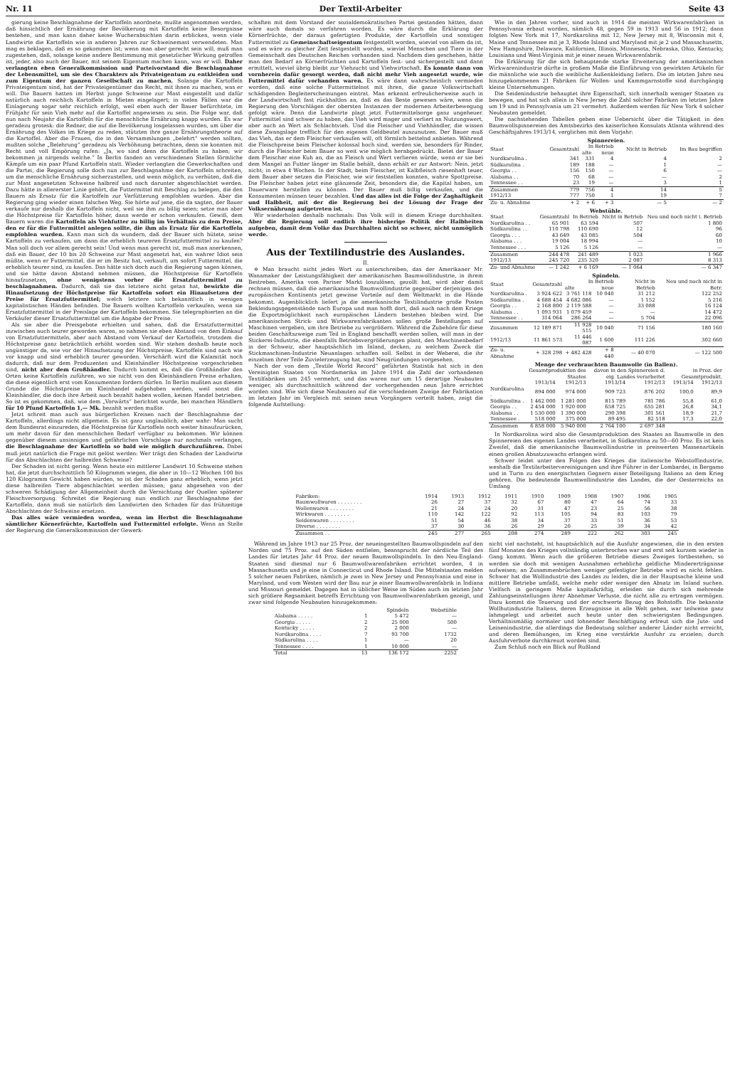Nr. 11 Der Textil-Arbeiter Seite 43
gierung keine Beschlagnahme der Kartoffeln anordnete, mußte angenommen werden, daß hinsichtlich der Ernährung der Bevölkerung mit Kartoffeln keine Besorgnisse bestehen, und man kann daher keine Wucherabsichten darin erblicken, wenn viele Landwirte die Kartoffeln wie in anderen Jahren zur Schweinemast verwendeten. Man mag es beklagen, daß es so gekommen ist; wenn man aber gerecht sein will, muß man zugestehen, daß, solange keine andere Bestimmung mit gesetzlicher Wirkung getroffen ist, jeder, also auch der Bauer, mit seinem Eigentum machen kann, was er will. Daher verlangten eben Generalkommission und Parteivorstand die Beschlagnahme der Lebensmittel, um sie des Charakters als Privateigentum zu entkleiden und zum Eigentum der ganzen Gesellschaft zu machen. Solange die Kartoffeln Privateigentum sind, hat der Privateigentümer das Recht, mit ihnen zu machen, was er will. Die Bauern hatten im Herbst junge Schweine zur Mast eingestellt und dafür natürlich auch reichlich Kartoffeln in Mieten eingelagert; in vielen Fällen war die Einlagerung sogar sehr reichlich erfolgt, weil eben auch der Bauer befürchtete, im Frühjahr für sein Vieh mehr auf die Kartoffel angewiesen zu sein. Die Folge war, daß nun nach Neujahr die Kartoffeln für die menschliche Ernährung knapp wurden. Es war geradezu grotesk: die Redner, die auf die Bevölkerung losgelassen wurden, um über die Ernährung des Volkes im Kriege zu reden, stützten ihre ganze Ernährungstheorie auf die Kartoffel. Aber die Frauen, die in den Versammlungen „belehrt“ werden sollten, mußten solche „Belehrung“ geradezu als Verhöhnung betrachten, denn sie konnten mit Recht und voll Empörung rufen: „Ja, wo sind denn die Kartoffeln zu haben; wir bekommen ja nirgends welche.“ In Berlin fanden an verschiedenen Stellen förmliche Kämpfe um ein paar Pfund Kartoffeln statt. Wieder verlangten die Gewerkschaften und die Partei, die Regierung solle doch nun zur Beschlagnahme der Kartoffeln schreiten, um die menschliche Ernährung sicherzustellen, und wenn möglich, zu verhüten, daß die zur Mast angesetzten Schweine halbreif und noch darunter abgeschlachtet werden. Dazu hätte in allererster Linie gehört, die Futtermittel mit Beschlag zu belegen, die den Bauern als Ersatz für die Kartoffeln zur Verfütterung empfohlen wurden. Aber die Regierung ging wieder einen falschen Weg. Sie hörte auf jene, die da sagten, der Bauer verkaufe nur deshalb die Kartoffeln nicht, weil sie ihm zu billig seien; setze man aber die Höchstpreise für Kartoffeln höher, dann werde er schon verkaufen. Gewiß, dem Bauern waren die Kartoffeln als Viehfutter zu billig im Verhältnis zu dem Preise, den er für die Futtermittel anlegen sollte, die ihm als Ersatz für die Kartoffeln empfohlen wurden. Kann man sich da wundern, daß der Bauer sich hütete, seine Kartoffeln zu verkaufen, um dann die erheblich teureren Ersatzfuttermittel zu kaufen? Man soll doch vor allem gerecht sein! Und wenn man gerecht ist, muß man anerkennen, daß ein Bauer, der 10 bis 20 Schweine zur Mast angesetzt hat, ein wahrer Idiot sein müßte, wenn er Futtermittel, die er im Besitz hat, verkauft, um sofort Futtermittel, die erheblich teurer sind, zu kaufen. Das hätte sich doch auch die Regierung sagen können, und sie hätte davon Abstand nehmen müssen, die Höchstpreise für Kartoffeln hinaufzusetzen, ohne wenigstens vorher die Ersatzfuttermittel zu beschlagnahmen. Dadurch, daß sie das letztere nicht getan hat, bewirkte die Hinaufsetzung der Höchstpreise für Kartoffeln sofort ein Hinaufsetzen der Preise für Ersatzfuttermittel; welch letztere sich bekanntlich in wenigen kapitalistischen Händen befinden. Die Bauern wollten Kartoffeln verkaufen, wenn sie Ersatzfuttermittel in der Preislage der Kartoffeln bekommen. Sie telegraphierten an die Verkäufer dieser Ersatzfuttermittel um die Angabe der Preise.
Als sie aber die Preisgebote erhielten und sahen, daß die Ersatzfuttermittel inzwischen auch teurer geworden waren, so nahmen sie eben Abstand von dem Einkauf von Ersatzfuttermitteln, aber auch Abstand vom Verkauf der Kartoffeln, trotzdem die Höchstpreise ganz beträchtlich erhöht worden sind. Wir stehen deshalb heute noch ungünstiger da, wie vor der Hinaufsetzung der Höchstpreise; Kartoffeln sind nach wie vor knapp und sind erheblich teurer geworden. Verschärft wird die Kalamität noch dadurch, daß nur dem Produzenten und Kleinhändler Höchstpreise vorgeschrieben sind, nicht aber dem Großhändler. Dadurch kommt es, daß die Großhändler den Orten keine Kartoffeln zuführen, wo sie nicht von den Kleinhändlern Preise erhalten, die diese eigentlich erst vom Konsumenten fordern dürfen. In Berlin mußten aus diesem Grunde die Höchstpreise im Kleinhandel aufgehoben werden, weil sonst die Kleinhändler, die doch ihre Arbeit auch bezahlt haben wollen, keinen Handel betrieben. So ist es gekommen, daß, wie dem „Vorwärts“ berichtet wurde, bei manchen Händlern für 10 Pfund Kartoffeln 1,— Mk. bezahlt werden mußte.
Jetzt schreit man auch aus bürgerlichen Kreisen nach der Beschlagnahme der Kartoffeln, allerdings nicht allgemein. Es ist ganz unglaublich, aber wahr: Man sucht dem Bundesrat einzureden, die Höchstpreise für Kartoffeln noch weiter hinaufzurücken, um mehr davon für den menschlichen Bedarf verfügbar zu bekommen. Wir können gegenüber diesem unsinnigen und gefährlichen Vorschlage nur nochmals verlangen, die Beschlagnahme der Kartoffeln so bald wie möglich durchzuführen. Dabei muß jetzt natürlich die Frage mit gelöst werden: Wer trägt den Schaden der Landwirte für das Abschlachten der halbreifen Schweine?
Der Schaden ist nicht gering. Wenn heute ein mittlerer Landwirt 10 Schweine stehen hat, die jetzt durchschnittlich 50 Kilogramm wiegen, die aber in 10—12 Wochen 100 bis 120 Kilogramm Gewicht haben würden, so ist der Schaden ganz erheblich, wenn jetzt diese halbreifen Tiere abgeschlachtet werden müssen; ganz abgesehen von der schweren Schädigung der Allgemeinheit durch die Vernichtung der Quellen späterer Fleischversorgung. Schreitet die Regierung nun endlich zur Beschlagnahme der Kartoffeln, dann muß sie natürlich den Landwirten den Schaden für das frühzeitige Abschlachten der Schweine ersetzen.
Das alles wäre vermieden worden, wenn im Herbst die Beschlagnahme sämtlicher Körnerfrüchte, Kartoffeln und Futtermittel erfolgte. Wenn an Stelle der Regierung die Generalkommission der Gewerk-
schaften mit dem Vorstand der sozialdemokratischen Partei gestanden hätten, dann wäre auch damals so verfahren worden. Es wäre durch die Erklärung der Körnerfrüchte, der daraus gefertigten Produkte, der Kartoffeln und sonstigen Futtermittel zu Gemeinschaftseigentum festgestellt worden, wieviel von allem da ist, und es wäre zu gleicher Zeit festgestellt worden, wieviel Menschen und Tiere in der Gemeinschaft des Deutschen Reiches vorhanden sind. Nachdem dies geschehen, hätte man den Bedarf an Körnerfrüchten und Kartoffeln fest- und sichergestellt und dann ermittelt, wieviel übrig bleibt zur Viehzucht und Viehwirtschaft. Es konnte dann von vornherein dafür gesorgt werden, daß nicht mehr Vieh angesetzt wurde, wie Futtermittel dafür vorhanden waren. Es wäre dann wahrscheinlich vermieden worden, daß eine solche Futtermittelnot mit ihren, die ganze Volkswirtschaft schädigenden Begleiterscheinungen eintrat. Man erkennt erfreulicherweise auch in der Landwirtschaft fast rückhaltlos an, daß es das Beste gewesen wäre, wenn die Regierung den Vorschlägen der obersten Instanzen der modernen Arbeiterbewegung gefolgt wäre. Denn die Landwirte plagt jetzt Futtermittelsorge ganz ungeheuer. Futtermittel sind schwer zu haben, das Vieh wird mager und verliert an Nutzungswert, aber auch an Wert als Schlachtvieh. Und die Fleischer und Viehhändler, die wissen diese Zwangslage trefflich für den eigenen Geldbeutel auszunutzen. Der Bauer muß das Vieh, das er dem Fleischer verkaufen will, oft förmlich bettelnd anbieten. Während die Fleischpreise beim Fleischer kolossal hoch sind, werden sie, besonders für Rinder, durch die Fleischer beim Bauer so weit wie möglich herabgedrückt. Bietet der Bauer dem Fleischer eine Kuh an, die an Fleisch und Wert verlieren würde, wenn er sie bei dem Mangel an Futter länger im Stalle behält, dann erhält er zur Antwort: Nein, jetzt nicht; in etwa 4 Wochen. In der Stadt, beim Fleischer, ist Kalbfleisch riesenhaft teuer, dem Bauer aber setzen die Fleischer, wie wir feststellen konnten, wahre Spottpreise. Die Fleischer haben jetzt eine glänzende Zeit, besonders die, die Kapital haben, um Dauerware herstellen zu können. Der Bauer muß billig verkaufen, und die Konsumenten müssen teuer bezahlen. Und das alles ist die Folge der Zaghaftigkeit und Halbheit, mit der die Regierung bei der Lösung der Frage der Volksernährung aufgetreten ist.
Wir wiederholen deshalb nochmals: Das Volk will in diesem Kriege durchhalten. Aber die Regierung soll endlich ihre bisherige Politik der Halbheiten aufgeben, damit dem Volke das Durchhalten nicht so schwer, nicht unmöglich werde.
Aus der Textilindustrie des Auslandes.
II.
✡ Man braucht nicht jedes Wort zu unterschreiben, das der Amerikaner Mr. Wanamaker der Leistungsfähigkeit der amerikanischen Baumwollindustrie, in ihrem Bestreben, Amerika vom Pariser Markt loszulösen, gezollt hat, wird aber damit rechnen müssen, daß die amerikanische Baumwollindustrie gegenüber derjenigen des europäischen Kontinents jetzt gewisse Vorteile auf dem Weltmarkt in die Hände bekommt. Augenblicklich liefert ja die amerikanische Textilindustrie große Posten Bekleidungsgegenstände nach Europa und man hofft dort, daß auch nach dem Kriege die Exportmöglichkeit nach europäischen Ländern bestehen bleiben wird. Die amerikanischen Strick- und Wirkwarenfabrikanten sollen große Bestellungen auf Maschinen vergeben, um ihre Betriebe zu vergrößern. Während die Zubehöre für diese beiden Geschäftszweige zum Teil in England beschafft werden sollen, will man in der Stickerei-Industrie, die ebenfalls Betriebsvergrößerungen plant, den Maschinenbedarf in der Schweiz, aber hauptsächlich im Inland, decken, zu welchem Zweck die Stickmaschinen-Industrie Neuanlagen schaffen soll. Selbst in der Weberei, die ihr einzelnen ihrer Teile Zuvielerzeugung hat, sind Neugründungen vorgesehen.
Nach der von dem „Textile World Record“ geführten Statistik hat sich in den Vereinigten Staaten von Nordamerika im Jahre 1914 die Zahl der vorhandenen Textilfabriken um 245 vermehrt, und das waren nur um 15 derartige Neubauten weniger, als durchschnittlich während der vorhergehenden neun Jahre errichtet worden sind. Wie sich diese Neubauten auf die verschiedenen Zweige der Fabrikation im letzten Jahr im Vergleich mit seinen neun Vorgängern verteilt haben, zeigt die folgende Aufstellung:
Wie in den Jahren vorher, sind auch in 1914 die meisten Wirkwarenfabriken in Pennsylvania erbaut worden, nämlich 48, gegen 59 in 1913 und 56 in 1912; dann folgten New York mit 17, Nordkarolina mit 12, New Jersey mit 8, Wisconsin mit 4, Maine und Tennessee mit je 3, Rhode Island und Maryland mit je 2 und Massachusetts, New Hampshire, Delaware, Kalifornien, Illinois, Minnesota, Nebraska, Ohio, Kentucky, Louisiana und West-Virginia mit je einer neuen Wirkwarenfabrik.
Die Erklärung für die sich behauptende starke Erweiterung der amerikanischen Wirkwarenindustrie dürfte in großem Maße die Einführung von gewirkten Artikeln für die männliche wie auch die weibliche Außenkleidung liefern. Die im letzten Jahre neu hinzugekommenen 21 Fabriken für Wollen- und Kammgarnstoffe sind durchgängig kleine Unternehmungen.
Die Seidenindustrie behauptet ihre Eigenschaft, sich innerhalb weniger Staaten zu bewegen, und hat sich allein in New Jersey die Zahl solcher Fabriken im letzten Jahre um 19 und in Pennsylvania um 21 vermehrt. Außerdem werden für New York 4 solcher Neubauten gemeldet.
Die nachstehenden Tabellen geben eine Uebersicht über die Tätigkeit in den Baumwollspinnereien des Amtsbezirks des kaiserlichen Konsulats Atlanta während des Geschäftsjahres 1913/14, verglichen mit dem Vorjahr:
Spinnereien.
| Staat | Gesamtzahl | In Betrieb | | Nicht in Betrieb | Im Bau begriffen |
| --- | --- | --- | --- | --- | --- |
| | | alte | neue | | |
| Nordkarolina . | 341 | 331 | 4 | 4 | 2 |
| Südkarolina . | 189 | 188 | — | 1 | — |
| Georgia . . | 156 | 150 | — | 6 | — |
| Alabama . . | 70 | 68 | — | — | 2 |
| Tennessee . . | 23 | 19 | — | 3 | 1 |
| Zusammen | 779 | 756 | 4 | 14 | 5 |
| 1912/13 | 777 | 750 | 1 | 19 | 7 |
| Zu- u. Abnahme | + 2 | + 6 | + 3 | — 5 | — 2 |
Webstühle.
| Staat | Gesamtzahl | In Betrieb | Nicht in Betrieb | Neu und noch nicht i. Betrieb |
| --- | --- | --- | --- | --- |
| Nordkarolina . . | 65 901 | 63 594 | 507 | 1 800 |
| Südkarolina . . | 110 798 | 110 690 | 12 | 96 |
| Georgia . . . | 43 649 | 43 085 | 504 | 60 |
| Alabama . . . | 19 004 | 18 994 | — | 10 |
| Tennessee . . . | 5 126 | 5 126 | — | — |
| Zusammen | 244 478 | 241 489 | 1 023 | 1 966 |
| 1912/13 | 245 720 | 235 320 | 2 087 | 8 313 |
| Zu- und Abnahme | — 1 242 | + 6 169 | — 1 064 | — 6 347 |
Spindeln.
| Staat | Gesamtzahl | In Betrieb | | Nicht in Betrieb | Neu und noch nicht in Betr. |
| --- | --- | --- | --- | --- | --- |
| | | alte | neue | | |
| Nordkarolina . | 3 924 622 | 3 761 118 | 10 040 | 31 212 | 122 252 |
| Südkarolina . | 4 688 454 | 4 682 086 | — | 1 152 | 5 216 |
| Georgia . . | 2 168 800 | 2 119 588 | — | 33 088 | 16 124 |
| Alabama . . | 1 093 931 | 1 079 459 | — | — | 14 472 |
| Tennessee . . | 314 064 | 286 264 | — | 5 704 | 22 096 |
| Zusammen | 12 189 871 | 11 928 515 | 10 040 | 71 156 | 180 160 |
| 1912/13 | 11 861 573 | 11 446 087 | 1 600 | 111 226 | 302 660 |
| Zu- u. Abnahme | + 328 298 | + 482 428 | + 8 440 | — 40 070 | — 122 500 |
Menge der verbrauchten Baumwolle (in Ballen).
| | Gesamtproduktion des Staates | | davon in den Spinnereien d. eig. Landes verarbeitet | | in Proz. der Gesamtprodukt. | |
| --- | --- | --- | --- | --- | --- | --- |
| | 1913/14 | 1912/13 | 1913/14 | 1912/13 | 1913/14 | 1912/13 |
| Nordkarolina . | 894 000 | 974 000 | 909 723 | 876 202 | 100,0 | 89,9 |
| Südkarolina . | 1 462 000 | 1 281 000 | 815 789 | 781 786 | 55,8 | 61,0 |
| Georgia . . | 2 454 000 | 1 920 000 | 658 725 | 655 281 | 26,8 | 34,1 |
| Alabama . . | 1 530 000 | 1 390 000 | 290 398 | 301 561 | 18,9 | 21,7 |
| Tennessee . | 518 000 | 375 000 | 89 495 | 82 518 | 17,3 | 22,0 |
| Zusammen | 6 858 000 | 5 940 000 | 2 764 100 | 2 697 348 | | |
In Nordkarolina wird also die Gesamtproduktion des Staates an Baumwolle in den Spinnereien des eigenen Landes verarbeitet, in Südkarolina zu 50—60 Proz. Es ist kein Zweifel, daß die amerikanische Baumwollindustrie in preiswerten Massenartikeln einen großen Absatzzuwachs erlangen wird.
Schwer leidet unter den Folgen des Krieges die italienische Webstoffindustrie, weshalb die Textilarbeitervereinigungen und ihre Führer in der Lombardei, in Bergamo und in Turin zu den energischsten Gegnern einer Beteiligung Italiens an dem Krieg gehören. Die bedeutende Baumwollindustrie des Landes, die der Oesterreichs an Umfang
| Fabriken: | 1914 | 1913 | 1912 | 1911 | 1910 | 1909 | 1908 | 1907 | 1906 | 1905 |
| --- | --- | --- | --- | --- | --- | --- | --- | --- | --- | --- |
| Baumwollwaren . . . . . . . . | 26 | 27 | 37 | 32 | 67 | 80 | 47 | 64 | 74 | 33 |
| Wollenwaren . . . . . . . . | 21 | 24 | 24 | 20 | 31 | 47 | 23 | 25 | 56 | 38 |
| Wirkwaren . . . . . . . . | 110 | 142 | 122 | 92 | 113 | 105 | 94 | 83 | 103 | 79 |
| Seidenwaren . . . . . . . . | 51 | 54 | 46 | 38 | 34 | 37 | 33 | 51 | 36 | 53 |
| Diverse . . . . . . . . | 37 | 30 | 36 | 26 | 29 | 20 | 25 | 39 | 34 | 42 |
| Zusammen . . | 245 | 277 | 265 | 208 | 274 | 289 | 222 | 262 | 303 | 245 |
Während im Jahre 1913 nur 25 Proz. der neueingestellten Baumwollspindeln auf den Norden und 75 Proz. auf den Süden entfielen, beansprucht der nördliche Teil des Landes für letztes Jahr 44 Proz. der neuen Baumwollspindeln. In den Neu-England-Staaten sind diesmal nur 6 Baumwollwarenfabriken errichtet worden, 4 in Massachusetts und je eine in Connecticut und Rhode Island. Die Mittelstaaten melden 5 solcher neuen Fabriken, nämlich je zwei in New Jersey und Pennsylvania und eine in Maryland, und vom Westen wird der Bau nur je einer Baumwollwarenfabrik in Indiana und Missouri gemeldet. Dagegen hat in üblicher Weise im Süden auch im letzten Jahr sich größere Regsamkeit betreffs Errichtung von Baumwollwarenfabriken gezeigt, und zwar sind folgende Neubauten hinzugekommen:
| | | Spindeln | Webstühle |
| --- | --- | --- | --- |
| Alabama . . . . . | 1 | 5 472 | — |
| Georgia . . . . . | 2 | 25 000 | 500 |
| Kentucky . . . . . | 2 | 2 000 | — |
| Nordkarolina . . . . | 7 | 93 700 | 1732 |
| Südkarolina . . . . | 1 | — | 20 |
| Tennessee . . . . | 1 | 10 000 | — |
| Total | 13 | 136 172 | 2252 |
nicht viel nachsteht, ist hauptsächlich auf die Ausfuhr angewiesen, die in den ersten fünf Monaten des Krieges vollständig unterbrochen war und erst seit kurzem wieder in Gang kommt. Wenn auch die größeren Betriebe dieses Zweiges fortbestehen, so werden sie doch mit wenigen Ausnahmen erhebliche geldliche Mindererträgnisse aufweisen; an Zusammenbrüchen weniger gefestigter Betriebe wird es nicht fehlen. Schwer hat die Wollindustrie des Landes zu leiden, die in der Hauptsache kleine und mittlere Betriebe umfaßt, welche mehr oder weniger den Absatz im Inland suchen. Vielfach in geringem Maße kapitalkräftig, erleiden sie durch sich mehrende Zahlungseinstellungen ihrer Abnehmer Verluste, die nicht alle zu ertragen vermögen. Dazu kommt die Teuerung und der erschwerte Bezug des Rohstoffs. Die bekannte Wollhutindustrie Italiens, deren Erzeugnisse in alle Welt gehen, war teilweise ganz lahmgelegt und arbeitet auch heute unter den schwierigsten Bedingungen. Verhältnismäßig normaler und lohnender Beschäftigung erfreut sich die Jute- und Leinenindustrie, die allerdings die Bedeutung solcher anderer Länder nicht erreicht, und deren Bemühungen, im Krieg eine verstärkte Ausfuhr zu erzielen, durch Ausfuhrverbote durchkreuzt worden sind.
Zum Schluß noch ein Blick auf Rußland